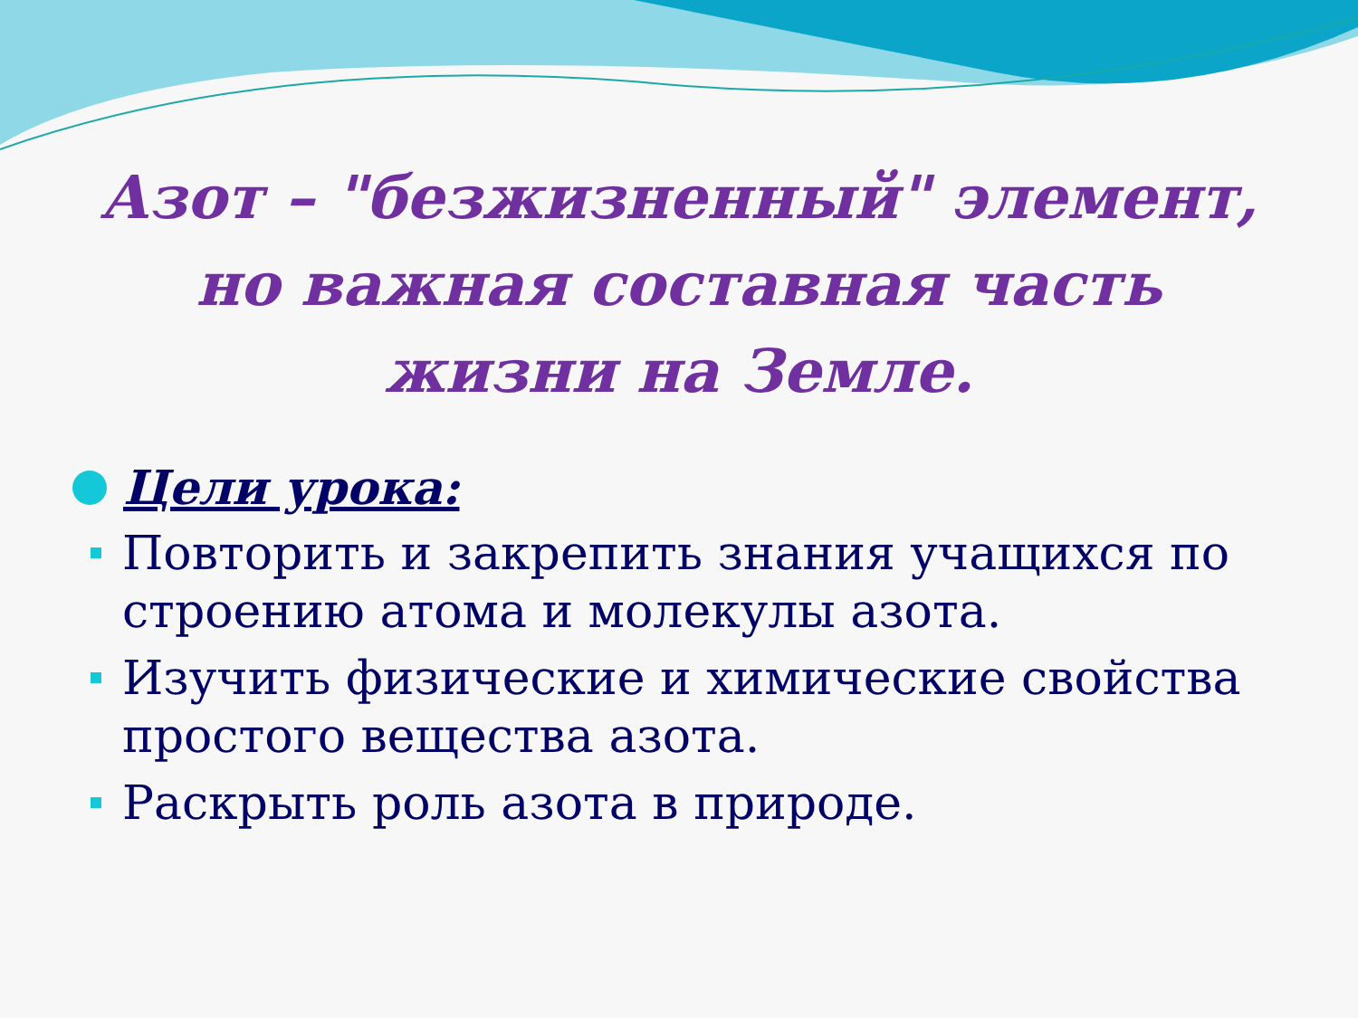Азот – "безжизненный" элемент, но важная составная часть жизни на Земле.
Цели урока:
Повторить и закрепить знания учащихся по строению атома и молекулы азота.
Изучить физические и химические свойства простого вещества азота.
Раскрыть роль азота в природе.